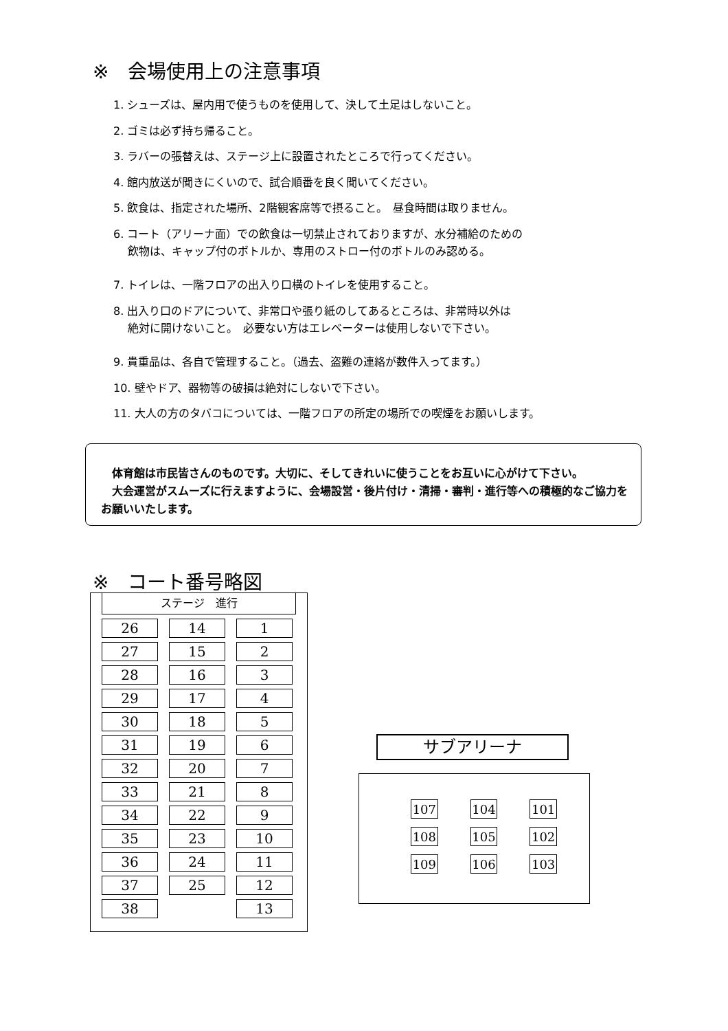※　会場使用上の注意事項
1. シューズは、屋内用で使うものを使用して、決して土足はしないこと。
2. ゴミは必ず持ち帰ること。
3. ラバーの張替えは、ステージ上に設置されたところで行ってください。
4. 館内放送が聞きにくいので、試合順番を良く聞いてください。
5. 飲食は、指定された場所、2階観客席等で摂ること。　昼食時間は取りません。
6. コート（アリーナ面）での飲食は一切禁止されておりますが、水分補給のための
　 飲物は、キャップ付のボトルか、専用のストロー付のボトルのみ認める。
7. トイレは、一階フロアの出入り口横のトイレを使用すること。
8. 出入り口のドアについて、非常口や張り紙のしてあるところは、非常時以外は
　 絶対に開けないこと。　必要ない方はエレベーターは使用しないで下さい。
9. 貴重品は、各自で管理すること。（過去、盗難の連絡が数件入ってます。）
10. 壁やドア、器物等の破損は絶対にしないで下さい。
11. 大人の方のタバコについては、一階フロアの所定の場所での喫煙をお願いします。
　体育館は市民皆さんのものです。大切に、そしてきれいに使うことをお互いに心がけて下さい。
　大会運営がスムーズに行えますように、会場設営・後片付け・清掃・審判・進行等への積極的なご協力をお願いいたします。
※　コート番号略図
ステージ　進行
| 26 | 14 | 1 |
| 27 | 15 | 2 |
| 28 | 16 | 3 |
| 29 | 17 | 4 |
| 30 | 18 | 5 |
| 31 | 19 | 6 |
| 32 | 20 | 7 |
| 33 | 21 | 8 |
| 34 | 22 | 9 |
| 35 | 23 | 10 |
| 36 | 24 | 11 |
| 37 | 25 | 12 |
| 38 | | 13 |
サブアリーナ
| 107 | 104 | 101 |
| 108 | 105 | 102 |
| 109 | 106 | 103 |